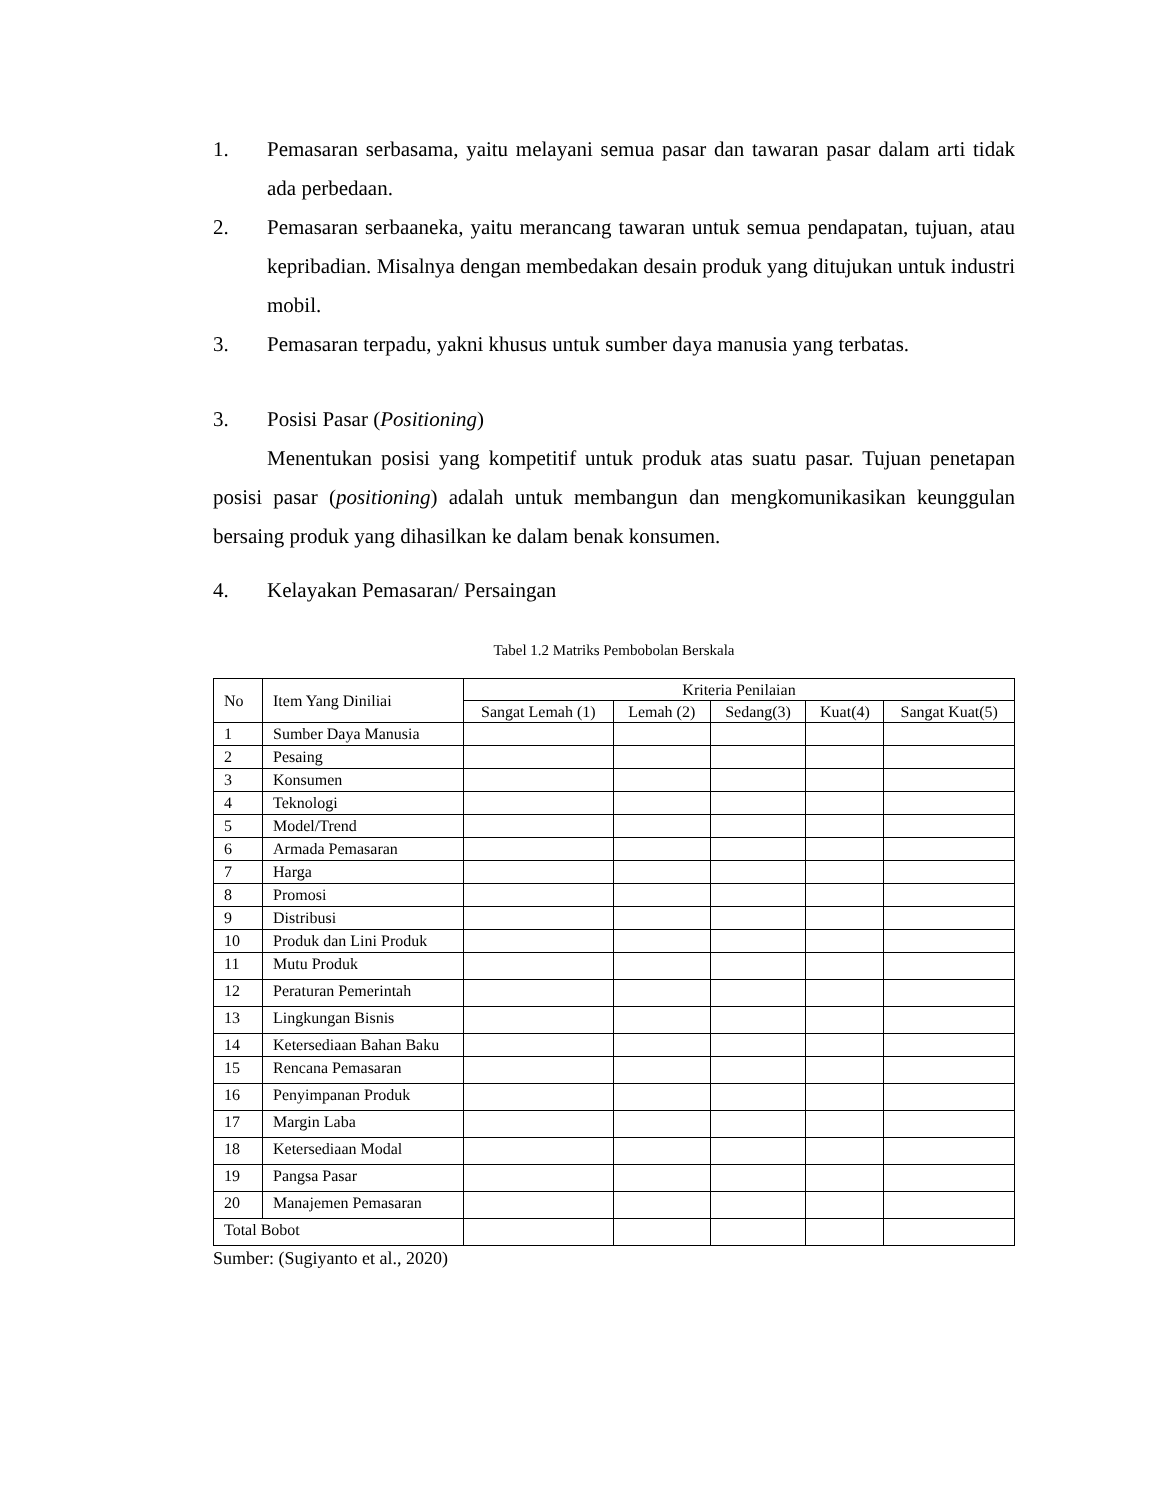1. Pemasaran serbasama, yaitu melayani semua pasar dan tawaran pasar dalam arti tidak ada perbedaan.
2. Pemasaran serbaaneka, yaitu merancang tawaran untuk semua pendapatan, tujuan, atau kepribadian. Misalnya dengan membedakan desain produk yang ditujukan untuk industri mobil.
3. Pemasaran terpadu, yakni khusus untuk sumber daya manusia yang terbatas.
3. Posisi Pasar (Positioning)
Menentukan posisi yang kompetitif untuk produk atas suatu pasar. Tujuan penetapan posisi pasar (positioning) adalah untuk membangun dan mengkomunikasikan keunggulan bersaing produk yang dihasilkan ke dalam benak konsumen.
4. Kelayakan Pemasaran/ Persaingan
Tabel 1.2 Matriks Pembobolan Berskala
| No | Item Yang Diniliai | Kriteria Penilaian | | | | |
| --- | --- | --- | --- | --- | --- | --- |
| | | Sangat Lemah (1) | Lemah (2) | Sedang(3) | Kuat(4) | Sangat Kuat(5) |
| 1 | Sumber Daya Manusia | | | | | |
| 2 | Pesaing | | | | | |
| 3 | Konsumen | | | | | |
| 4 | Teknologi | | | | | |
| 5 | Model/Trend | | | | | |
| 6 | Armada Pemasaran | | | | | |
| 7 | Harga | | | | | |
| 8 | Promosi | | | | | |
| 9 | Distribusi | | | | | |
| 10 | Produk dan Lini Produk | | | | | |
| 11 | Mutu Produk | | | | | |
| 12 | Peraturan Pemerintah | | | | | |
| 13 | Lingkungan Bisnis | | | | | |
| 14 | Ketersediaan Bahan Baku | | | | | |
| 15 | Rencana Pemasaran | | | | | |
| 16 | Penyimpanan Produk | | | | | |
| 17 | Margin Laba | | | | | |
| 18 | Ketersediaan Modal | | | | | |
| 19 | Pangsa Pasar | | | | | |
| 20 | Manajemen Pemasaran | | | | | |
| Total Bobot | | | | | | |
Sumber: (Sugiyanto et al., 2020)